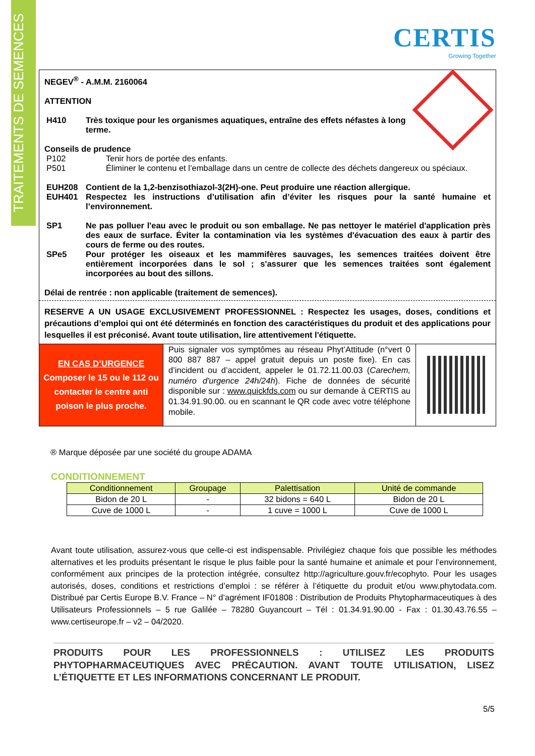TRAITEMENTS DE SEMENCES
CERTIS
Growing Together
NEGEV<sup>®</sup> - A.M.M. 2160064
ATTENTION
H410 Très toxique pour les organismes aquatiques, entraîne des effets néfastes à long terme.
Conseils de prudence
P102 Tenir hors de portée des enfants.
P501 Éliminer le contenu et l’emballage dans un centre de collecte des déchets dangereux ou spéciaux.
EUH208 Contient de la 1,2-benzisothiazol-3(2H)-one. Peut produire une réaction allergique.
EUH401 Respectez les instructions d’utilisation afin d’éviter les risques pour la santé humaine et l’environnement.
SP1 Ne pas polluer l'eau avec le produit ou son emballage. Ne pas nettoyer le matériel d'application près des eaux de surface. Éviter la contamination via les systèmes d'évacuation des eaux à partir des cours de ferme ou des routes.
SPe5 Pour protéger les oiseaux et les mammifères sauvages, les semences traitées doivent être entièrement incorporées dans le sol ; s'assurer que les semences traitées sont également incorporées au bout des sillons.
Délai de rentrée : non applicable (traitement de semences).
RESERVE A UN USAGE EXCLUSIVEMENT PROFESSIONNEL : Respectez les usages, doses, conditions et précautions d’emploi qui ont été déterminés en fonction des caractéristiques du produit et des applications pour lesquelles il est préconisé. Avant toute utilisation, lire attentivement l'étiquette.
EN CAS D’URGENCE
Composer le 15 ou le 112 ou contacter le centre anti poison le plus proche.
Puis signaler vos symptômes au réseau Phyt’Attitude (n°vert 0 800 887 887 – appel gratuit depuis un poste fixe). En cas d’incident ou d’accident, appeler le 01.72.11.00.03 (Carechem, numéro d'urgence 24h/24h). Fiche de données de sécurité disponible sur : www.quickfds.com ou sur demande à CERTIS au 01.34.91.90.00. ou en scannant le QR code avec votre téléphone mobile.
® Marque déposée par une société du groupe ADAMA
CONDITIONNEMENT
| Conditionnement | Groupage | Palettisation | Unité de commande |
| --- | --- | --- | --- |
| Bidon de 20 L | - | 32 bidons = 640 L | Bidon de 20 L |
| Cuve de 1000 L | - | 1 cuve = 1000 L | Cuve de 1000 L |
Avant toute utilisation, assurez-vous que celle-ci est indispensable. Privilégiez chaque fois que possible les méthodes alternatives et les produits présentant le risque le plus faible pour la santé humaine et animale et pour l’environnement, conformément aux principes de la protection intégrée, consultez http://agriculture.gouv.fr/ecophyto. Pour les usages autorisés, doses, conditions et restrictions d’emploi : se référer à l’étiquette du produit et/ou www.phytodata.com. Distribué par Certis Europe B.V. France – N° d’agrément IF01808 : Distribution de Produits Phytopharmaceutiques à des Utilisateurs Professionnels – 5 rue Galilée – 78280 Guyancourt – Tél : 01.34.91.90.00 - Fax : 01.30.43.76.55 – www.certiseurope.fr – v2 – 04/2020.
PRODUITS POUR LES PROFESSIONNELS : UTILISEZ LES PRODUITS PHYTOPHARMACEUTIQUES AVEC PRÉCAUTION. AVANT TOUTE UTILISATION, LISEZ L’ÉTIQUETTE ET LES INFORMATIONS CONCERNANT LE PRODUIT.
5/5